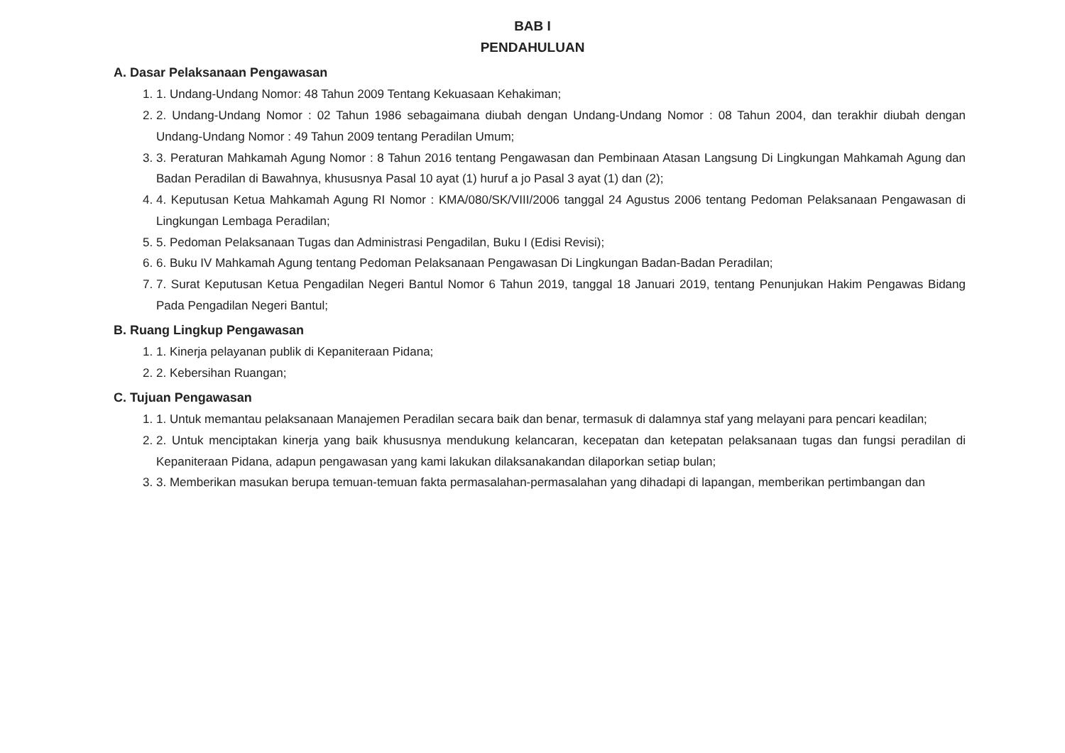BAB I
PENDAHULUAN
A. Dasar Pelaksanaan Pengawasan
1. 1. Undang-Undang Nomor: 48 Tahun 2009 Tentang Kekuasaan Kehakiman;
2. 2. Undang-Undang Nomor : 02 Tahun 1986 sebagaimana diubah dengan Undang-Undang Nomor : 08 Tahun 2004, dan terakhir diubah dengan Undang-Undang Nomor : 49 Tahun 2009 tentang Peradilan Umum;
3. 3. Peraturan Mahkamah Agung Nomor : 8 Tahun 2016 tentang Pengawasan dan Pembinaan Atasan Langsung Di Lingkungan Mahkamah Agung dan Badan Peradilan di Bawahnya, khususnya Pasal 10 ayat (1) huruf a jo Pasal 3 ayat (1) dan (2);
4. 4. Keputusan Ketua Mahkamah Agung RI Nomor : KMA/080/SK/VIII/2006 tanggal 24 Agustus 2006 tentang Pedoman Pelaksanaan Pengawasan di Lingkungan Lembaga Peradilan;
5. 5. Pedoman Pelaksanaan Tugas dan Administrasi Pengadilan, Buku I (Edisi Revisi);
6. 6. Buku IV Mahkamah Agung tentang Pedoman Pelaksanaan Pengawasan Di Lingkungan Badan-Badan Peradilan;
7. 7. Surat Keputusan Ketua Pengadilan Negeri Bantul Nomor 6 Tahun 2019, tanggal 18 Januari 2019, tentang Penunjukan Hakim Pengawas Bidang Pada Pengadilan Negeri Bantul;
B. Ruang Lingkup Pengawasan
1. 1. Kinerja pelayanan publik di Kepaniteraan Pidana;
2. 2. Kebersihan Ruangan;
C. Tujuan Pengawasan
1. 1. Untuk memantau pelaksanaan Manajemen Peradilan secara baik dan benar, termasuk di dalamnya staf yang melayani para pencari keadilan;
2. 2. Untuk menciptakan kinerja yang baik khususnya mendukung kelancaran, kecepatan dan ketepatan pelaksanaan tugas dan fungsi peradilan di Kepaniteraan Pidana, adapun pengawasan yang kami lakukan dilaksanakandan dilaporkan setiap bulan;
3. 3. Memberikan masukan berupa temuan-temuan fakta permasalahan-permasalahan yang dihadapi di lapangan, memberikan pertimbangan dan